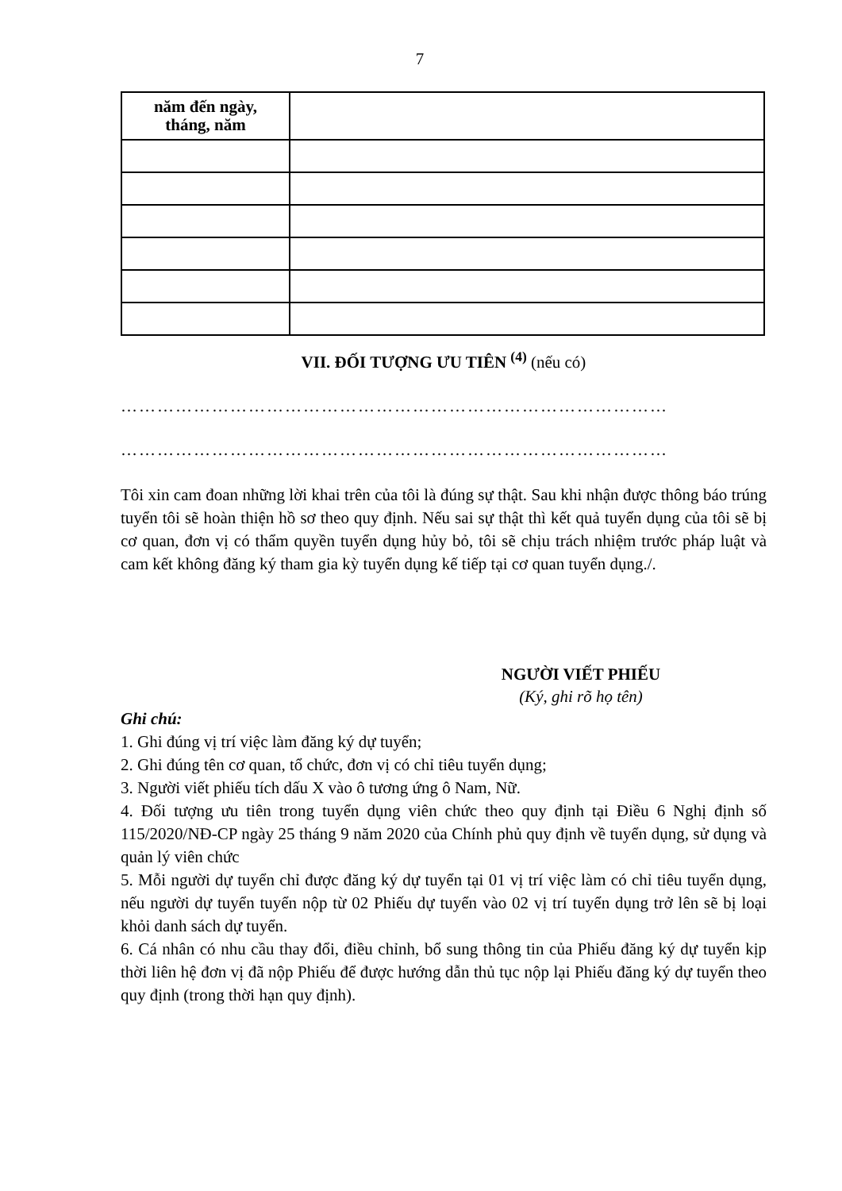7
| năm đến ngày, tháng, năm | |
VII. ĐỐI TƯỢNG ƯU TIÊN <sup>(4)</sup> (nếu có)
………………………………………………………………………………
………………………………………………………………………………
Tôi xin cam đoan những lời khai trên của tôi là đúng sự thật. Sau khi nhận được thông báo trúng tuyển tôi sẽ hoàn thiện hồ sơ theo quy định. Nếu sai sự thật thì kết quả tuyển dụng của tôi sẽ bị cơ quan, đơn vị có thẩm quyền tuyển dụng hủy bỏ, tôi sẽ chịu trách nhiệm trước pháp luật và cam kết không đăng ký tham gia kỳ tuyển dụng kế tiếp tại cơ quan tuyển dụng./.
NGƯỜI VIẾT PHIẾU
(Ký, ghi rõ họ tên)
Ghi chú:
1. Ghi đúng vị trí việc làm đăng ký dự tuyển;
2. Ghi đúng tên cơ quan, tổ chức, đơn vị có chỉ tiêu tuyển dụng;
3. Người viết phiếu tích dấu X vào ô tương ứng ô Nam, Nữ.
4. Đối tượng ưu tiên trong tuyển dụng viên chức theo quy định tại Điều 6 Nghị định số 115/2020/NĐ-CP ngày 25 tháng 9 năm 2020 của Chính phủ quy định về tuyển dụng, sử dụng và quản lý viên chức
5. Mỗi người dự tuyển chỉ được đăng ký dự tuyển tại 01 vị trí việc làm có chỉ tiêu tuyển dụng, nếu người dự tuyển tuyển nộp từ 02 Phiếu dự tuyển vào 02 vị trí tuyển dụng trở lên sẽ bị loại khỏi danh sách dự tuyển.
6. Cá nhân có nhu cầu thay đổi, điều chỉnh, bổ sung thông tin của Phiếu đăng ký dự tuyển kịp thời liên hệ đơn vị đã nộp Phiếu để được hướng dẫn thủ tục nộp lại Phiếu đăng ký dự tuyển theo quy định (trong thời hạn quy định).